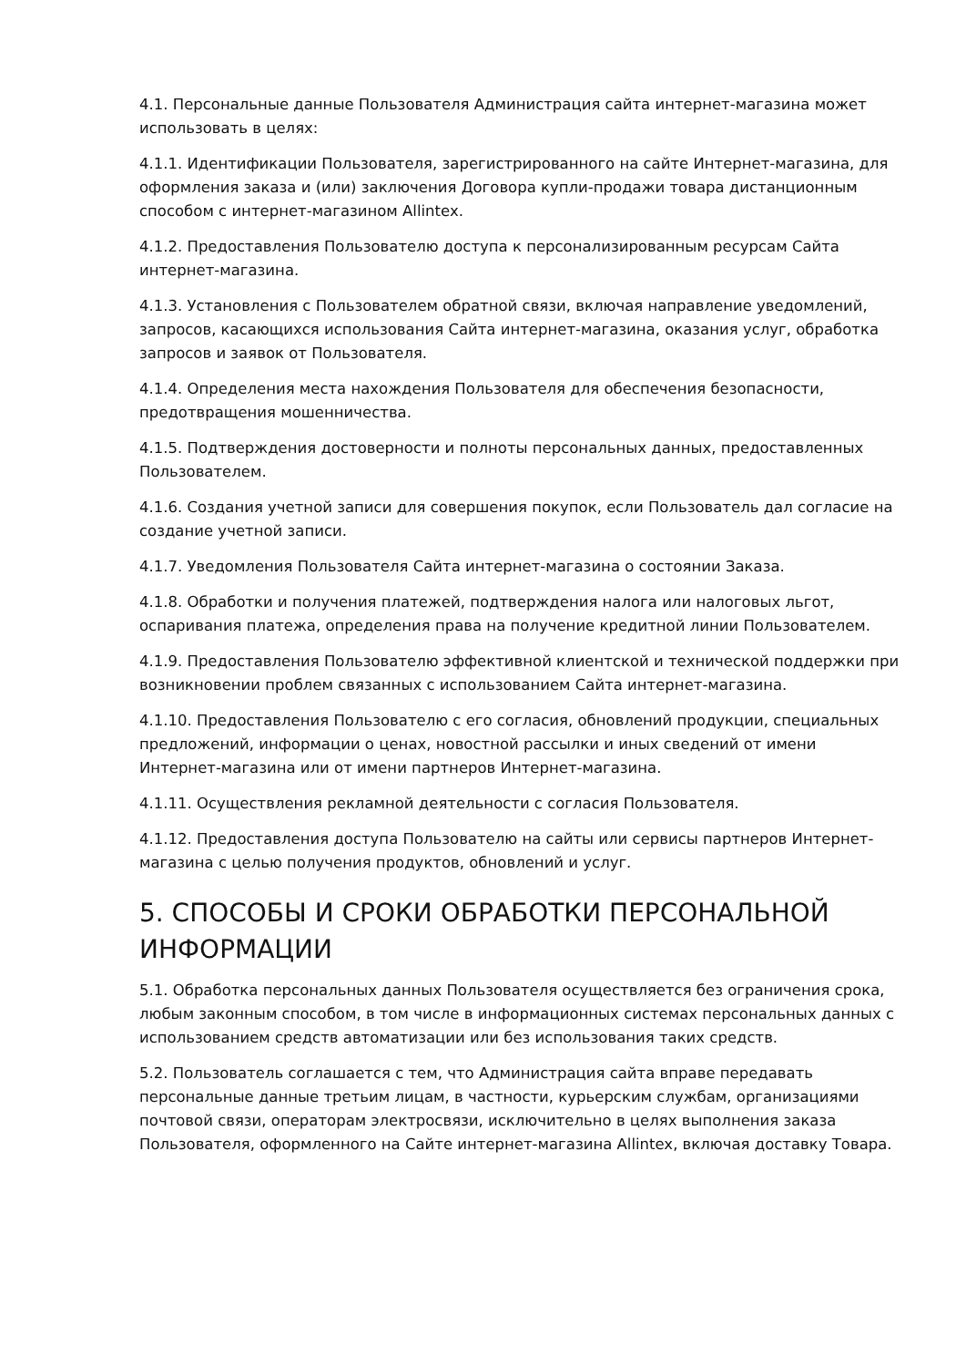4.1. Персональные данные Пользователя Администрация сайта интернет-магазина может использовать в целях:
4.1.1. Идентификации Пользователя, зарегистрированного на сайте Интернет-магазина, для оформления заказа и (или) заключения Договора купли-продажи товара дистанционным способом с интернет-магазином Allintex.
4.1.2. Предоставления Пользователю доступа к персонализированным ресурсам Сайта интернет-магазина.
4.1.3. Установления с Пользователем обратной связи, включая направление уведомлений, запросов, касающихся использования Сайта интернет-магазина, оказания услуг, обработка запросов и заявок от Пользователя.
4.1.4. Определения места нахождения Пользователя для обеспечения безопасности, предотвращения мошенничества.
4.1.5. Подтверждения достоверности и полноты персональных данных, предоставленных Пользователем.
4.1.6. Создания учетной записи для совершения покупок, если Пользователь дал согласие на создание учетной записи.
4.1.7. Уведомления Пользователя Сайта интернет-магазина о состоянии Заказа.
4.1.8. Обработки и получения платежей, подтверждения налога или налоговых льгот, оспаривания платежа, определения права на получение кредитной линии Пользователем.
4.1.9. Предоставления Пользователю эффективной клиентской и технической поддержки при возникновении проблем связанных с использованием Сайта интернет-магазина.
4.1.10. Предоставления Пользователю с его согласия, обновлений продукции, специальных предложений, информации о ценах, новостной рассылки и иных сведений от имени Интернет-магазина или от имени партнеров Интернет-магазина.
4.1.11. Осуществления рекламной деятельности с согласия Пользователя.
4.1.12. Предоставления доступа Пользователю на сайты или сервисы партнеров Интернет-магазина с целью получения продуктов, обновлений и услуг.
5. СПОСОБЫ И СРОКИ ОБРАБОТКИ ПЕРСОНАЛЬНОЙ ИНФОРМАЦИИ
5.1. Обработка персональных данных Пользователя осуществляется без ограничения срока, любым законным способом, в том числе в информационных системах персональных данных с использованием средств автоматизации или без использования таких средств.
5.2. Пользователь соглашается с тем, что Администрация сайта вправе передавать персональные данные третьим лицам, в частности, курьерским службам, организациями почтовой связи, операторам электросвязи, исключительно в целях выполнения заказа Пользователя, оформленного на Сайте интернет-магазина Allintex, включая доставку Товара.